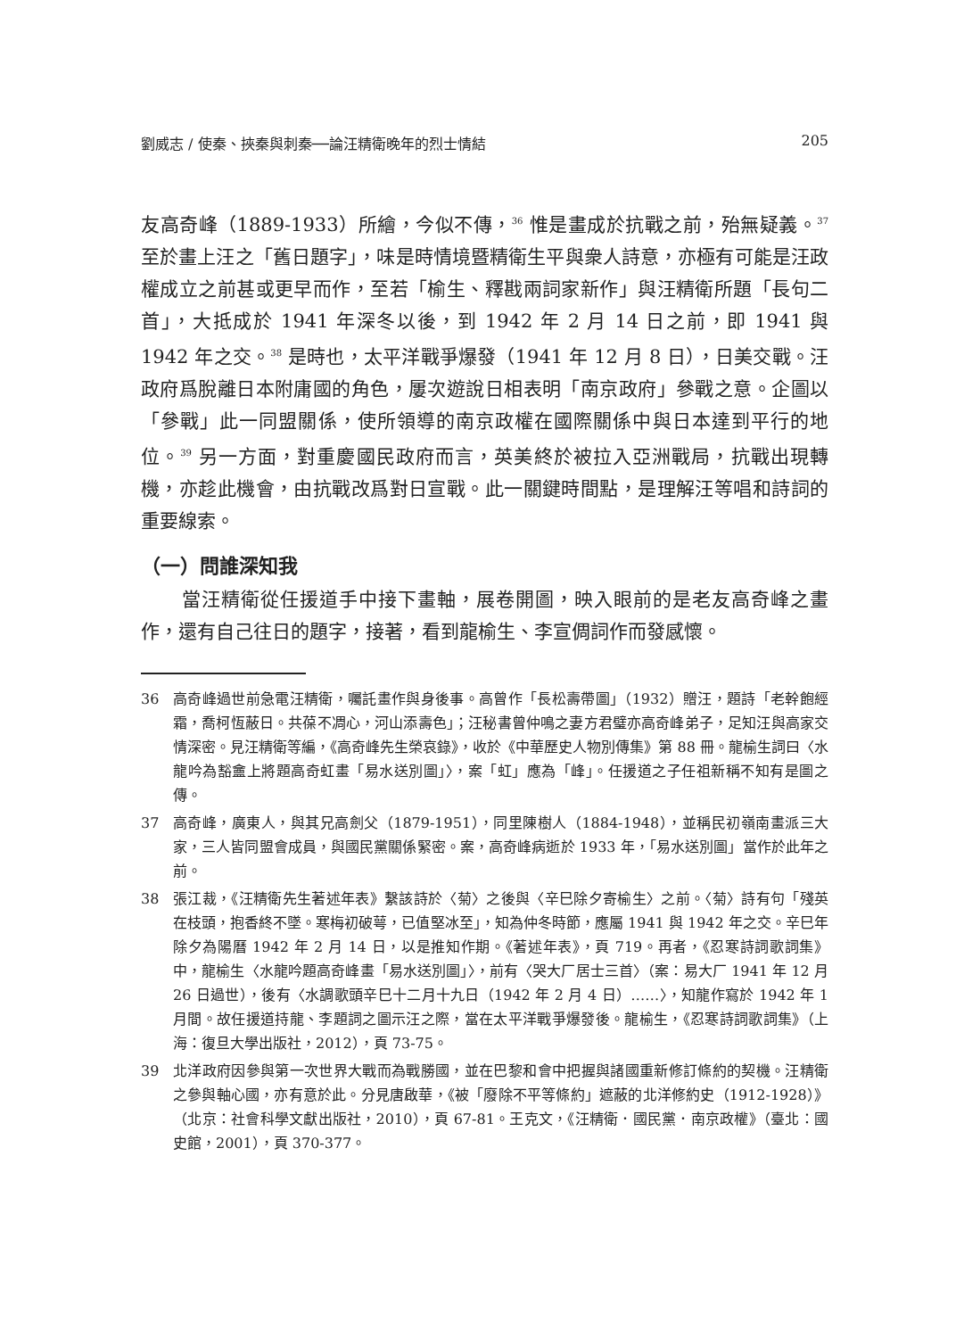劉威志 / 使秦、挾秦與刺秦──論汪精衛晚年的烈士情結 205
友高奇峰（1889-1933）所繪，今似不傳，<sup>36</sup> 惟是畫成於抗戰之前，殆無疑義。<sup>37</sup> 至於畫上汪之「舊日題字」，味是時情境暨精衛生平與衆人詩意，亦極有可能是汪政權成立之前甚或更早而作，至若「榆生、釋戡兩詞家新作」與汪精衛所題「長句二首」，大抵成於 1941 年深冬以後，到 1942 年 2 月 14 日之前，即 1941 與 1942 年之交。<sup>38</sup> 是時也，太平洋戰爭爆發（1941 年 12 月 8 日），日美交戰。汪政府爲脫離日本附庸國的角色，屢次遊說日相表明「南京政府」參戰之意。企圖以「參戰」此一同盟關係，使所領導的南京政權在國際關係中與日本達到平行的地位。<sup>39</sup> 另一方面，對重慶國民政府而言，英美終於被拉入亞洲戰局，抗戰出現轉機，亦趁此機會，由抗戰改爲對日宣戰。此一關鍵時間點，是理解汪等唱和詩詞的重要線索。
（一）問誰深知我
當汪精衛從任援道手中接下畫軸，展卷開圖，映入眼前的是老友高奇峰之畫作，還有自己往日的題字，接著，看到龍榆生、李宣倜詞作而發感懷。
36 高奇峰過世前急電汪精衛，囑託畫作與身後事。高曾作「長松壽帶圖」（1932）贈汪，題詩「老幹飽經霜，喬柯恆蔽日。共葆不凋心，河山添壽色」；汪秘書曾仲鳴之妻方君璧亦高奇峰弟子，足知汪與高家交情深密。見汪精衛等編，《高奇峰先生榮哀錄》，收於《中華歷史人物別傳集》第 88 冊。龍榆生詞曰〈水龍吟為豁盦上將題高奇虹畫「易水送別圖」〉，案「虹」應為「峰」。任援道之子任祖新稱不知有是圖之傳。
37 高奇峰，廣東人，與其兄高劍父（1879-1951），同里陳樹人（1884-1948），並稱民初嶺南畫派三大家，三人皆同盟會成員，與國民黨關係緊密。案，高奇峰病逝於 1933 年，「易水送別圖」當作於此年之前。
38 張江裁，《汪精衛先生著述年表》繫該詩於〈菊〉之後與〈辛巳除夕寄榆生〉之前。〈菊〉詩有句「殘英在枝頭，抱香終不墜。寒梅初破萼，已值堅冰至」，知為仲冬時節，應屬 1941 與 1942 年之交。辛巳年除夕為陽曆 1942 年 2 月 14 日，以是推知作期。《著述年表》，頁 719。再者，《忍寒詩詞歌詞集》中，龍榆生〈水龍吟題高奇峰畫「易水送別圖」〉，前有〈哭大厂居士三首〉（案：易大厂 1941 年 12 月 26 日過世），後有〈水調歌頭辛巳十二月十九日（1942 年 2 月 4 日）……〉，知龍作寫於 1942 年 1 月間。故任援道持龍、李題詞之圖示汪之際，當在太平洋戰爭爆發後。龍榆生，《忍寒詩詞歌詞集》（上海：復旦大學出版社，2012），頁 73-75。
39 北洋政府因參與第一次世界大戰而為戰勝國，並在巴黎和會中把握與諸國重新修訂條約的契機。汪精衛之參與軸心國，亦有意於此。分見唐啟華，《被「廢除不平等條約」遮蔽的北洋修約史（1912-1928）》（北京：社會科學文獻出版社，2010），頁 67-81。王克文，《汪精衛．國民黨．南京政權》（臺北：國史館，2001），頁 370-377。